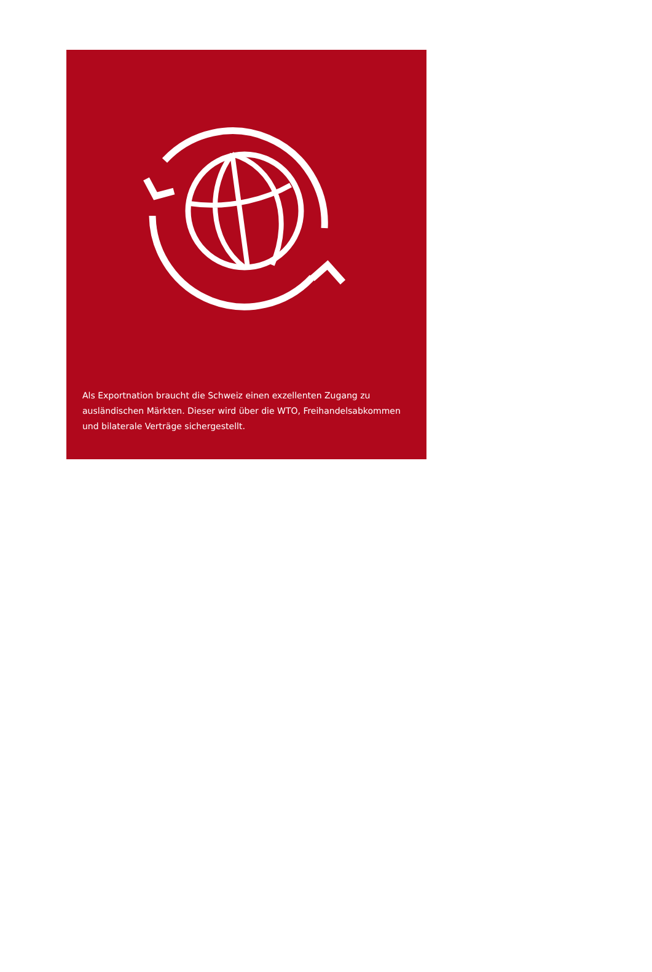Als Exportnation braucht die Schweiz einen exzellenten Zugang zu ausländischen Märkten. Dieser wird über die WTO, Freihandelsabkommen und bilaterale Verträge sichergestellt.